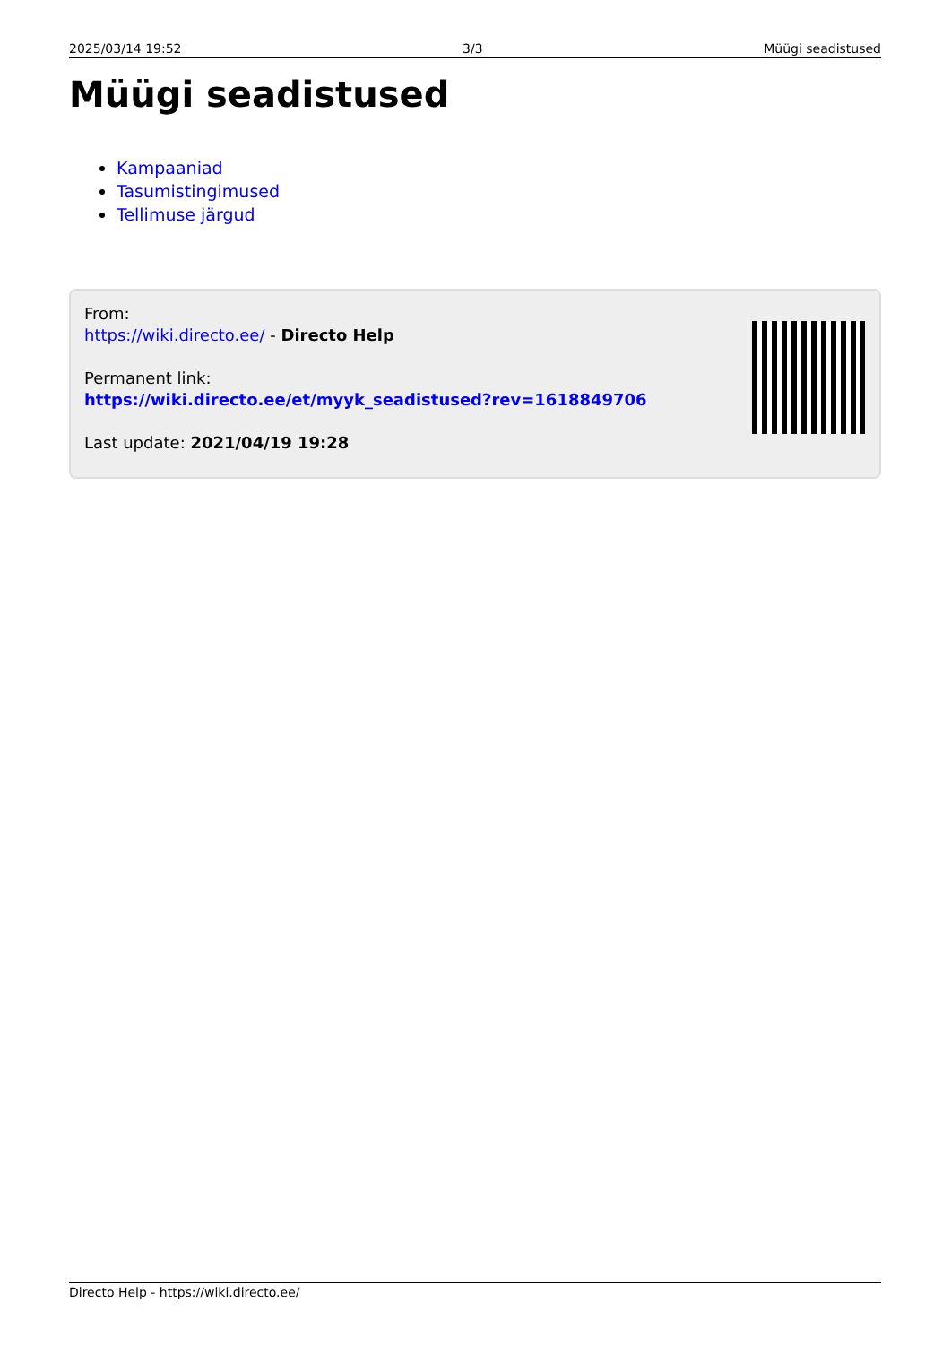2025/03/14 19:52 3/3 Müügi seadistused
Müügi seadistused
Kampaaniad
Tasumistingimused
Tellimuse järgud
From:
https://wiki.directo.ee/ - Directo Help
Permanent link:
https://wiki.directo.ee/et/myyk_seadistused?rev=1618849706
Last update: 2021/04/19 19:28
Directo Help - https://wiki.directo.ee/